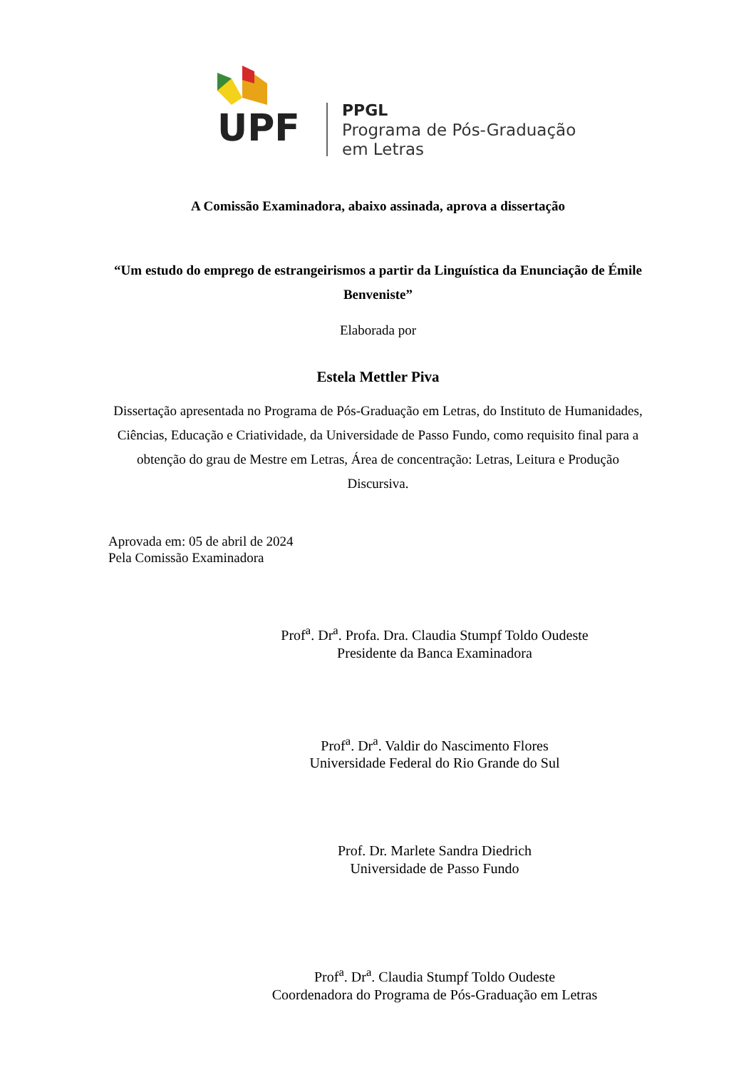UPF
PPGL
Programa de Pós-Graduação
em Letras
A Comissão Examinadora, abaixo assinada, aprova a dissertação
“Um estudo do emprego de estrangeirismos a partir da Linguística da Enunciação de Émile Benveniste”
Elaborada por
Estela Mettler Piva
Dissertação apresentada no Programa de Pós-Graduação em Letras, do Instituto de Humanidades, Ciências, Educação e Criatividade, da Universidade de Passo Fundo, como requisito final para a obtenção do grau de Mestre em Letras, Área de concentração: Letras, Leitura e Produção Discursiva.
Aprovada em: 05 de abril de 2024
Pela Comissão Examinadora
Prof<sup>a</sup>. Dr<sup>a</sup>. Profa. Dra. Claudia Stumpf Toldo Oudeste
Presidente da Banca Examinadora
Prof<sup>a</sup>. Dr<sup>a</sup>. Valdir do Nascimento Flores
Universidade Federal do Rio Grande do Sul
Prof. Dr. Marlete Sandra Diedrich
Universidade de Passo Fundo
Prof<sup>a</sup>. Dr<sup>a</sup>. Claudia Stumpf Toldo Oudeste
Coordenadora do Programa de Pós-Graduação em Letras